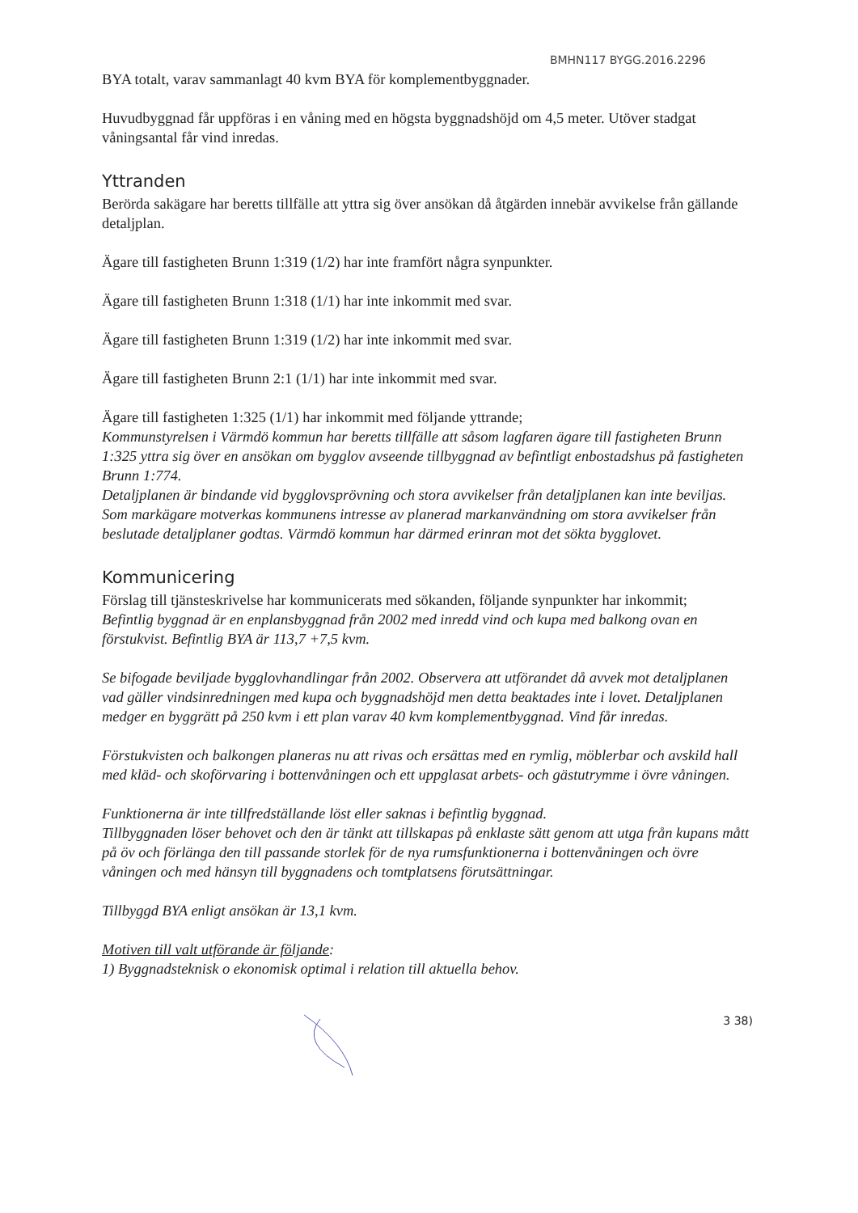BMHN117 BYGG.2016.2296
BYA totalt, varav sammanlagt 40 kvm BYA för komplementbyggnader.
Huvudbyggnad får uppföras i en våning med en högsta byggnadshöjd om 4,5 meter. Utöver stadgat våningsantal får vind inredas.
Yttranden
Berörda sakägare har beretts tillfälle att yttra sig över ansökan då åtgärden innebär avvikelse från gällande detaljplan.
Ägare till fastigheten Brunn 1:319 (1/2) har inte framfört några synpunkter.
Ägare till fastigheten Brunn 1:318 (1/1) har inte inkommit med svar.
Ägare till fastigheten Brunn 1:319 (1/2) har inte inkommit med svar.
Ägare till fastigheten Brunn 2:1 (1/1) har inte inkommit med svar.
Ägare till fastigheten 1:325 (1/1) har inkommit med följande yttrande;
Kommunstyrelsen i Värmdö kommun har beretts tillfälle att såsom lagfaren ägare till fastigheten Brunn 1:325 yttra sig över en ansökan om bygglov avseende tillbyggnad av befintligt enbostadshus på fastigheten Brunn 1:774.
Detaljplanen är bindande vid bygglovsprövning och stora avvikelser från detaljplanen kan inte beviljas. Som markägare motverkas kommunens intresse av planerad markanvändning om stora avvikelser från beslutade detaljplaner godtas. Värmdö kommun har därmed erinran mot det sökta bygglovet.
Kommunicering
Förslag till tjänsteskrivelse har kommunicerats med sökanden, följande synpunkter har inkommit;
Befintlig byggnad är en enplansbyggnad från 2002 med inredd vind och kupa med balkong ovan en förstukvist. Befintlig BYA är 113,7 +7,5 kvm.
Se bifogade beviljade bygglovhandlingar från 2002. Observera att utförandet då avvek mot detaljplanen vad gäller vindsinredningen med kupa och byggnadshöjd men detta beaktades inte i lovet. Detaljplanen medger en byggrätt på 250 kvm i ett plan varav 40 kvm komplementbyggnad. Vind får inredas.
Förstukvisten och balkongen planeras nu att rivas och ersättas med en rymlig, möblerbar och avskild hall med kläd- och skoförvaring i bottenvåningen och ett uppglasat arbets- och gästutrymme i övre våningen.
Funktionerna är inte tillfredställande löst eller saknas i befintlig byggnad.
Tillbyggnaden löser behovet och den är tänkt att tillskapas på enklaste sätt genom att utga från kupans mått på öv och förlänga den till passande storlek för de nya rumsfunktionerna i bottenvåningen och övre våningen och med hänsyn till byggnadens och tomtplatsens förutsättningar.
Tillbyggd BYA enligt ansökan är 13,1 kvm.
Motiven till valt utförande är följande:
1) Byggnadsteknisk o ekonomisk optimal i relation till aktuella behov.
3 38)